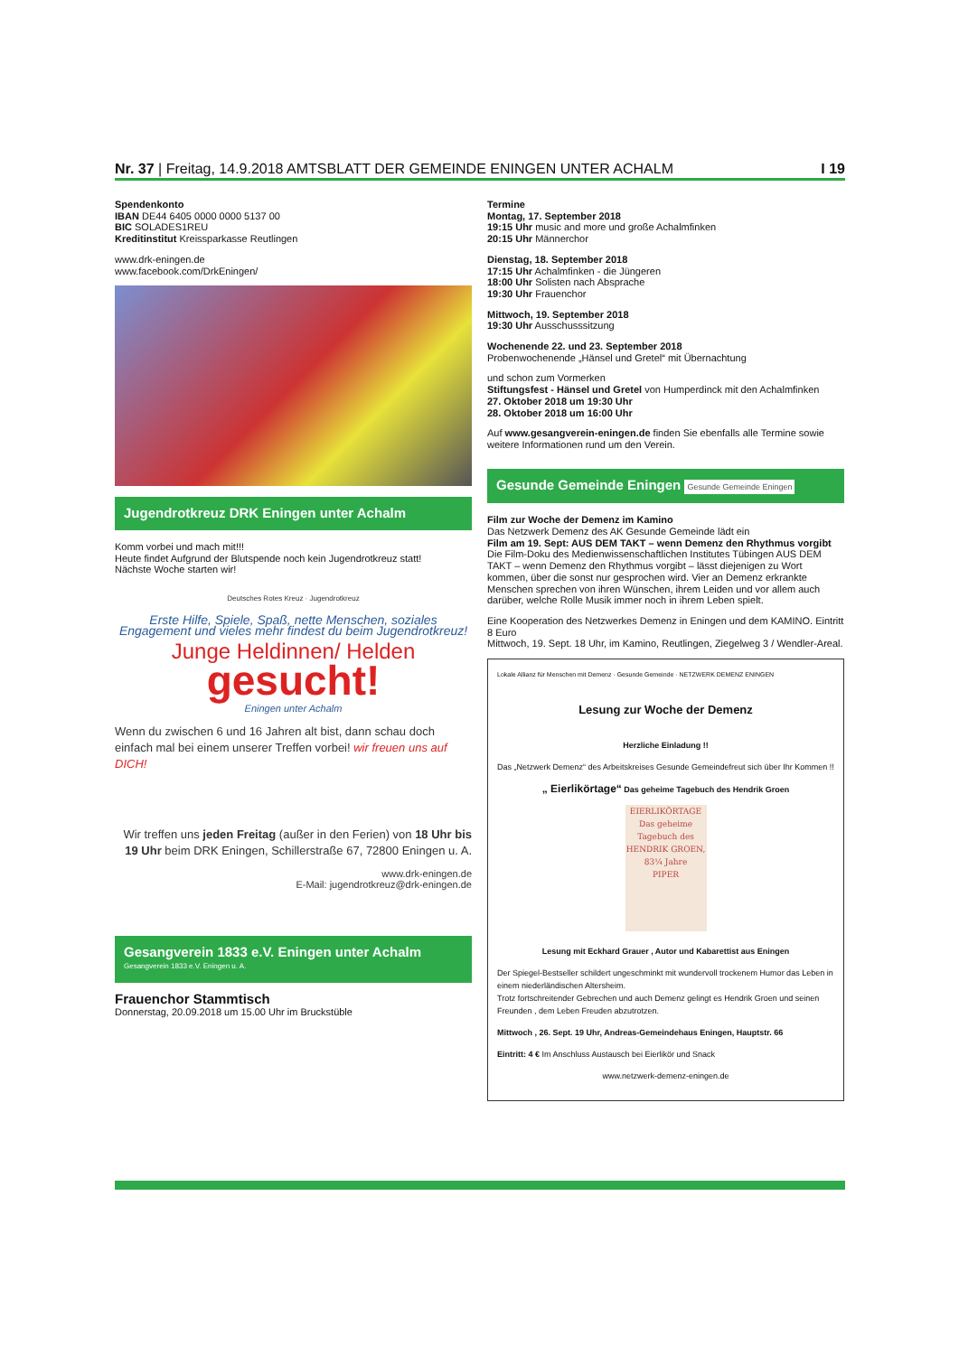Nr. 37 | Freitag, 14.9.2018 AMTSBLATT DER GEMEINDE ENINGEN UNTER ACHALM I 19
Spendenkonto
IBAN DE44 6405 0000 0000 5137 00
BIC SOLADES1REU
Kreditinstitut Kreissparkasse Reutlingen
www.drk-eningen.de
www.facebook.com/DrkEningen/
Jugendrotkreuz DRK Eningen unter Achalm
Komm vorbei und mach mit!!!
Heute findet Aufgrund der Blutspende noch kein Jugendrotkreuz statt!
Nächste Woche starten wir!
Deutsches Rotes Kreuz · Jugendrotkreuz
Erste Hilfe, Spiele, Spaß, nette Menschen, soziales Engagement und vieles mehr findest du beim Jugendrotkreuz!
Junge Heldinnen/ Helden
gesucht!
Eningen unter Achalm
Wenn du zwischen 6 und 16 Jahren alt bist, dann schau doch einfach mal bei einem unserer Treffen vorbei! wir freuen uns auf DICH!
Wir treffen uns jeden Freitag (außer in den Ferien) von 18 Uhr bis 19 Uhr beim DRK Eningen, Schillerstraße 67, 72800 Eningen u. A.
www.drk-eningen.de
E-Mail: jugendrotkreuz@drk-eningen.de
Gesangverein 1833 e.V. Eningen unter Achalm Gesangverein 1833 e.V. Eningen u. A.
Frauenchor Stammtisch
Donnerstag, 20.09.2018 um 15.00 Uhr im Bruckstüble
Termine
Montag, 17. September 2018
19:15 Uhr music and more und große Achalmfinken
20:15 Uhr Männerchor
Dienstag, 18. September 2018
17:15 Uhr Achalmfinken - die Jüngeren
18:00 Uhr Solisten nach Absprache
19:30 Uhr Frauenchor
Mittwoch, 19. September 2018
19:30 Uhr Ausschusssitzung
Wochenende 22. und 23. September 2018
Probenwochenende „Hänsel und Gretel“ mit Übernachtung
und schon zum Vormerken
Stiftungsfest - Hänsel und Gretel von Humperdinck mit den Achalmfinken
27. Oktober 2018 um 19:30 Uhr
28. Oktober 2018 um 16:00 Uhr
Auf www.gesangverein-eningen.de finden Sie ebenfalls alle Termine sowie weitere Informationen rund um den Verein.
Gesunde Gemeinde Eningen Gesunde Gemeinde Eningen
Film zur Woche der Demenz im Kamino
Das Netzwerk Demenz des AK Gesunde Gemeinde lädt ein
Film am 19. Sept: AUS DEM TAKT – wenn Demenz den Rhythmus vorgibt
Die Film-Doku des Medienwissenschaftlichen Institutes Tübingen AUS DEM TAKT – wenn Demenz den Rhythmus vorgibt – lässt diejenigen zu Wort kommen, über die sonst nur gesprochen wird. Vier an Demenz erkrankte Menschen sprechen von ihren Wünschen, ihrem Leiden und vor allem auch darüber, welche Rolle Musik immer noch in ihrem Leben spielt.
Eine Kooperation des Netzwerkes Demenz in Eningen und dem KAMINO. Eintritt 8 Euro
Mittwoch, 19. Sept. 18 Uhr, im Kamino, Reutlingen, Ziegelweg 3 / Wendler-Areal.
Lokale Allianz für Menschen mit Demenz · Gesunde Gemeinde · NETZWERK DEMENZ ENINGEN
Lesung zur Woche der Demenz
Herzliche Einladung !!
Das „Netzwerk Demenz“ des Arbeitskreises Gesunde Gemeindefreut sich über Ihr Kommen !!
„ Eierlikörtage“ Das geheime Tagebuch des Hendrik Groen
EIERLIKÖRTAGE
Das geheime Tagebuch des HENDRIK GROEN, 83¼ Jahre
PIPER
Lesung mit Eckhard Grauer , Autor und Kabarettist aus Eningen
Der Spiegel-Bestseller schildert ungeschminkt mit wundervoll trockenem Humor das Leben in einem niederländischen Altersheim.
Trotz fortschreitender Gebrechen und auch Demenz gelingt es Hendrik Groen und seinen Freunden , dem Leben Freuden abzutrotzen.
Mittwoch , 26. Sept. 19 Uhr, Andreas-Gemeindehaus Eningen, Hauptstr. 66
Eintritt: 4 € Im Anschluss Austausch bei Eierlikör und Snack
www.netzwerk-demenz-eningen.de